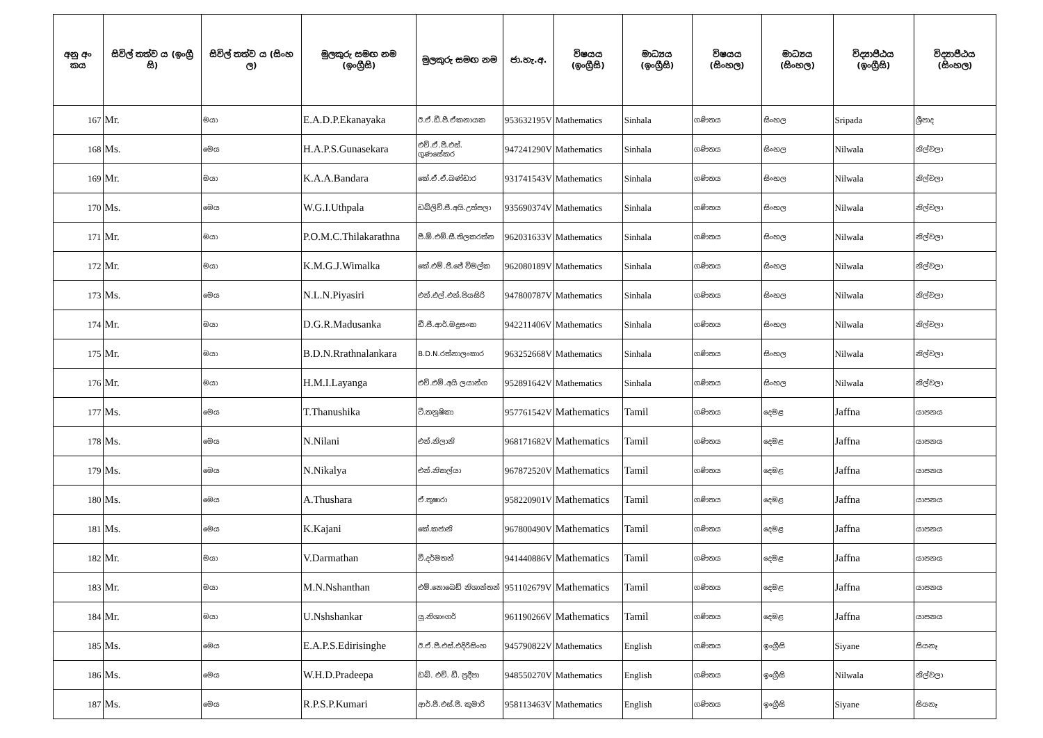| අනු අං කය | සිවිල් තත්ව ය (ඉංග්‍රී සි) | සිවිල් තත්ව ය (සිංහ ල) | මුලකුරු සමඟ නම (ඉංග්‍රීසි) | මුලකුරු සමඟ නම | ජා.හැ.අ. | විෂයය (ඉංග්‍රීසි) | මාධ්‍යය (ඉංග්‍රීසි) | විෂයය (සිංහල) | මාධ්‍යය (සිංහල) | විද්‍යාපීඨය (ඉංග්‍රීසි) | විද්‍යාපීඨය (සිංහල) |
| --- | --- | --- | --- | --- | --- | --- | --- | --- | --- | --- | --- |
| 167 | Mr. | මයා | E.A.D.P.Ekanayaka | ඊ.ඒ.ඩී.පී.ඒකනායක | 953632195V | Mathematics | Sinhala | ගණිතය | සිංහල | Sripada | ශ්‍රීපාද |
| 168 | Ms. | මෙය | H.A.P.S.Gunasekara | එච්.ඒ.පී.එස්. ගුණසේකර | 947241290V | Mathematics | Sinhala | ගණිතය | සිංහල | Nilwala | නිල්වලා |
| 169 | Mr. | මයා | K.A.A.Bandara | කේ.ඒ.ඒ.බණ්ඩාර | 931741543V | Mathematics | Sinhala | ගණිතය | සිංහල | Nilwala | නිල්වලා |
| 170 | Ms. | මෙය | W.G.I.Uthpala | ඩබ්ලිව්.ජී.අයි.උත්පලා | 935690374V | Mathematics | Sinhala | ගණිතය | සිංහල | Nilwala | නිල්වලා |
| 171 | Mr. | මයා | P.O.M.C.Thilakarathna | පී.ඕ.එම්.සී.තිලකරත්න | 962031633V | Mathematics | Sinhala | ගණිතය | සිංහල | Nilwala | නිල්වලා |
| 172 | Mr. | මයා | K.M.G.J.Wimalka | කේ.එම්.ජී.ජේ විමල්ක | 962080189V | Mathematics | Sinhala | ගණිතය | සිංහල | Nilwala | නිල්වලා |
| 173 | Ms. | මෙය | N.L.N.Piyasiri | එන්.එල්.එන්.පියසිරි | 947800787V | Mathematics | Sinhala | ගණිතය | සිංහල | Nilwala | නිල්වලා |
| 174 | Mr. | මයා | D.G.R.Madusanka | ඩී.ජී.ආර්.මදුසංක | 942211406V | Mathematics | Sinhala | ගණිතය | සිංහල | Nilwala | නිල්වලා |
| 175 | Mr. | මයා | B.D.N.Rrathnalankara | B.D.N.රත්නාලංකාර | 963252668V | Mathematics | Sinhala | ගණිතය | සිංහල | Nilwala | නිල්වලා |
| 176 | Mr. | මයා | H.M.I.Layanga | එච්.එම්.අයි ලයාන්ග | 952891642V | Mathematics | Sinhala | ගණිතය | සිංහල | Nilwala | නිල්වලා |
| 177 | Ms. | මෙය | T.Thanushika | ටී.තනුෂිකා | 957761542V | Mathematics | Tamil | ගණිතය | දෙමළ | Jaffna | යාපනය |
| 178 | Ms. | මෙය | N.Nilani | එන්.නිලානි | 968171682V | Mathematics | Tamil | ගණිතය | දෙමළ | Jaffna | යාපනය |
| 179 | Ms. | මෙය | N.Nikalya | එන්.නිකල්යා | 967872520V | Mathematics | Tamil | ගණිතය | දෙමළ | Jaffna | යාපනය |
| 180 | Ms. | මෙය | A.Thushara | ඒ.තුෂාරා | 958220901V | Mathematics | Tamil | ගණිතය | දෙමළ | Jaffna | යාපනය |
| 181 | Ms. | මෙය | K.Kajani | කේ.කජානි | 967800490V | Mathematics | Tamil | ගණිතය | දෙමළ | Jaffna | යාපනය |
| 182 | Mr. | මයා | V.Darmathan | වී.දර්මතන් | 941440886V | Mathematics | Tamil | ගණිතය | දෙමළ | Jaffna | යාපනය |
| 183 | Mr. | මයා | M.N.Nshanthan | එම්.නොබෙඩ් නිශාන්තන් | 951102679V | Mathematics | Tamil | ගණිතය | දෙමළ | Jaffna | යාපනය |
| 184 | Mr. | මයා | U.Nshshankar | යූ.නිශාංගර් | 961190266V | Mathematics | Tamil | ගණිතය | දෙමළ | Jaffna | යාපනය |
| 185 | Ms. | මෙය | E.A.P.S.Edirisinghe | ඊ.ඒ.පී.එස්.එදිරිසිංහ | 945790822V | Mathematics | English | ගණිතය | ඉංග්‍රීසි | Siyane | සියනෑ |
| 186 | Ms. | මෙය | W.H.D.Pradeepa | ඩබ්. එච්. ඩී. ප්‍රදීපා | 948550270V | Mathematics | English | ගණිතය | ඉංග්‍රීසි | Nilwala | නිල්වලා |
| 187 | Ms. | මෙය | R.P.S.P.Kumari | ආර්.පී.එස්.පී. කුමාරි | 958113463V | Mathematics | English | ගණිතය | ඉංග්‍රීසි | Siyane | සියනෑ |